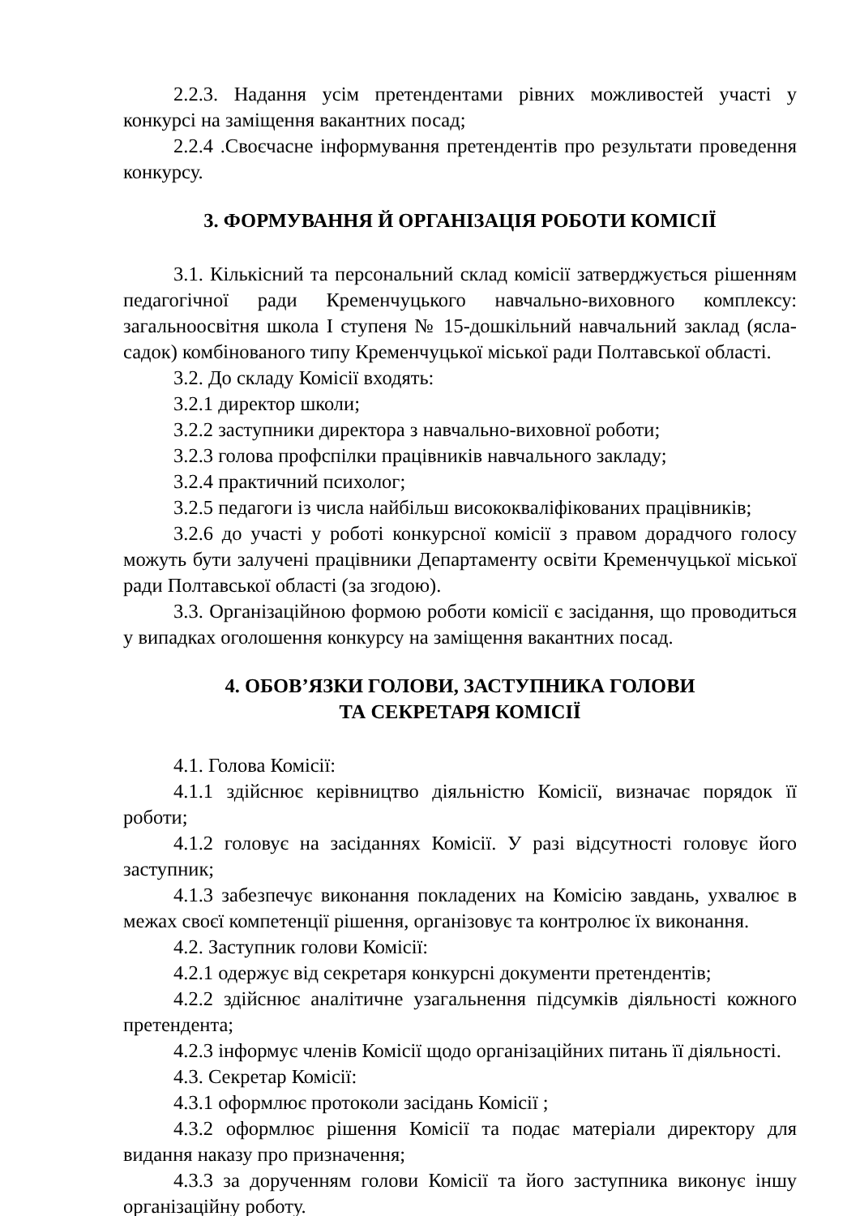2.2.3. Надання усім претендентами рівних можливостей участі у конкурсі на заміщення вакантних посад;
2.2.4 .Своєчасне інформування претендентів про результати проведення конкурсу.
3. ФОРМУВАННЯ Й ОРГАНІЗАЦІЯ РОБОТИ КОМІСІЇ
3.1. Кількісний та персональний склад комісії затверджується рішенням педагогічної ради Кременчуцького навчально-виховного комплексу: загальноосвітня школа І ступеня № 15-дошкільний навчальний заклад (ясла-садок) комбінованого типу Кременчуцької міської ради Полтавської області.
3.2. До складу Комісії входять:
3.2.1 директор школи;
3.2.2 заступники директора з навчально-виховної роботи;
3.2.3 голова профспілки працівників навчального закладу;
3.2.4 практичний психолог;
3.2.5 педагоги із числа найбільш висококваліфікованих працівників;
3.2.6 до участі у роботі конкурсної комісії з правом дорадчого голосу можуть бути залучені працівники Департаменту освіти Кременчуцької міської ради Полтавської області (за згодою).
3.3. Організаційною формою роботи комісії є засідання, що проводиться у випадках оголошення конкурсу на заміщення вакантних посад.
4. ОБОВ’ЯЗКИ ГОЛОВИ, ЗАСТУПНИКА ГОЛОВИ
ТА СЕКРЕТАРЯ КОМІСІЇ
4.1. Голова Комісії:
4.1.1 здійснює керівництво діяльністю Комісії, визначає порядок її роботи;
4.1.2 головує на засіданнях Комісії. У разі відсутності головує його заступник;
4.1.3 забезпечує виконання покладених на Комісію завдань, ухвалює в межах своєї компетенції рішення, організовує та контролює їх виконання.
4.2. Заступник голови Комісії:
4.2.1 одержує від секретаря конкурсні документи претендентів;
4.2.2 здійснює аналітичне узагальнення підсумків діяльності кожного претендента;
4.2.3 інформує членів Комісії щодо організаційних питань її діяльності.
4.3. Секретар Комісії:
4.3.1 оформлює протоколи засідань Комісії ;
4.3.2 оформлює рішення Комісії та подає матеріали директору для видання наказу про призначення;
4.3.3 за дорученням голови Комісії та його заступника виконує іншу організаційну роботу.